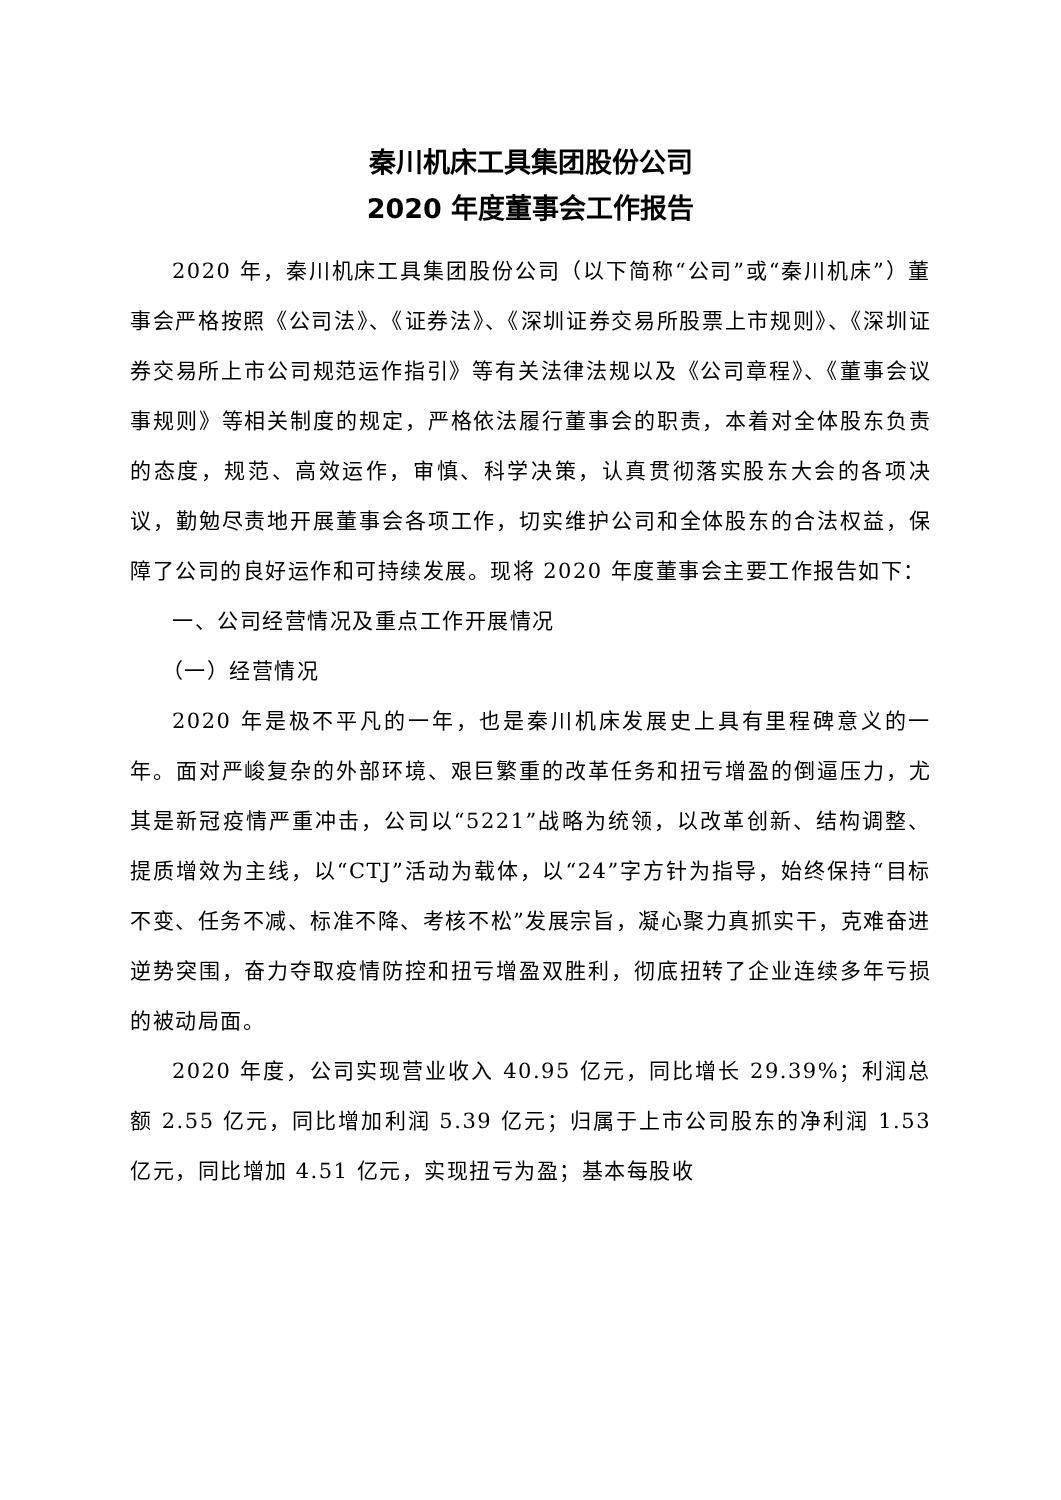秦川机床工具集团股份公司
2020 年度董事会工作报告
2020 年，秦川机床工具集团股份公司（以下简称“公司”或“秦川机床”）董事会严格按照《公司法》、《证券法》、《深圳证券交易所股票上市规则》、《深圳证券交易所上市公司规范运作指引》等有关法律法规以及《公司章程》、《董事会议事规则》等相关制度的规定，严格依法履行董事会的职责，本着对全体股东负责的态度，规范、高效运作，审慎、科学决策，认真贯彻落实股东大会的各项决议，勤勉尽责地开展董事会各项工作，切实维护公司和全体股东的合法权益，保障了公司的良好运作和可持续发展。现将 2020 年度董事会主要工作报告如下：
一、公司经营情况及重点工作开展情况
（一）经营情况
2020 年是极不平凡的一年，也是秦川机床发展史上具有里程碑意义的一年。面对严峻复杂的外部环境、艰巨繁重的改革任务和扭亏增盈的倒逼压力，尤其是新冠疫情严重冲击，公司以“5221”战略为统领，以改革创新、结构调整、提质增效为主线，以“CTJ”活动为载体，以“24”字方针为指导，始终保持“目标不变、任务不减、标准不降、考核不松”发展宗旨，凝心聚力真抓实干，克难奋进逆势突围，奋力夺取疫情防控和扭亏增盈双胜利，彻底扭转了企业连续多年亏损的被动局面。
2020 年度，公司实现营业收入 40.95 亿元，同比增长 29.39%；利润总额 2.55 亿元，同比增加利润 5.39 亿元；归属于上市公司股东的净利润 1.53 亿元，同比增加 4.51 亿元，实现扭亏为盈；基本每股收